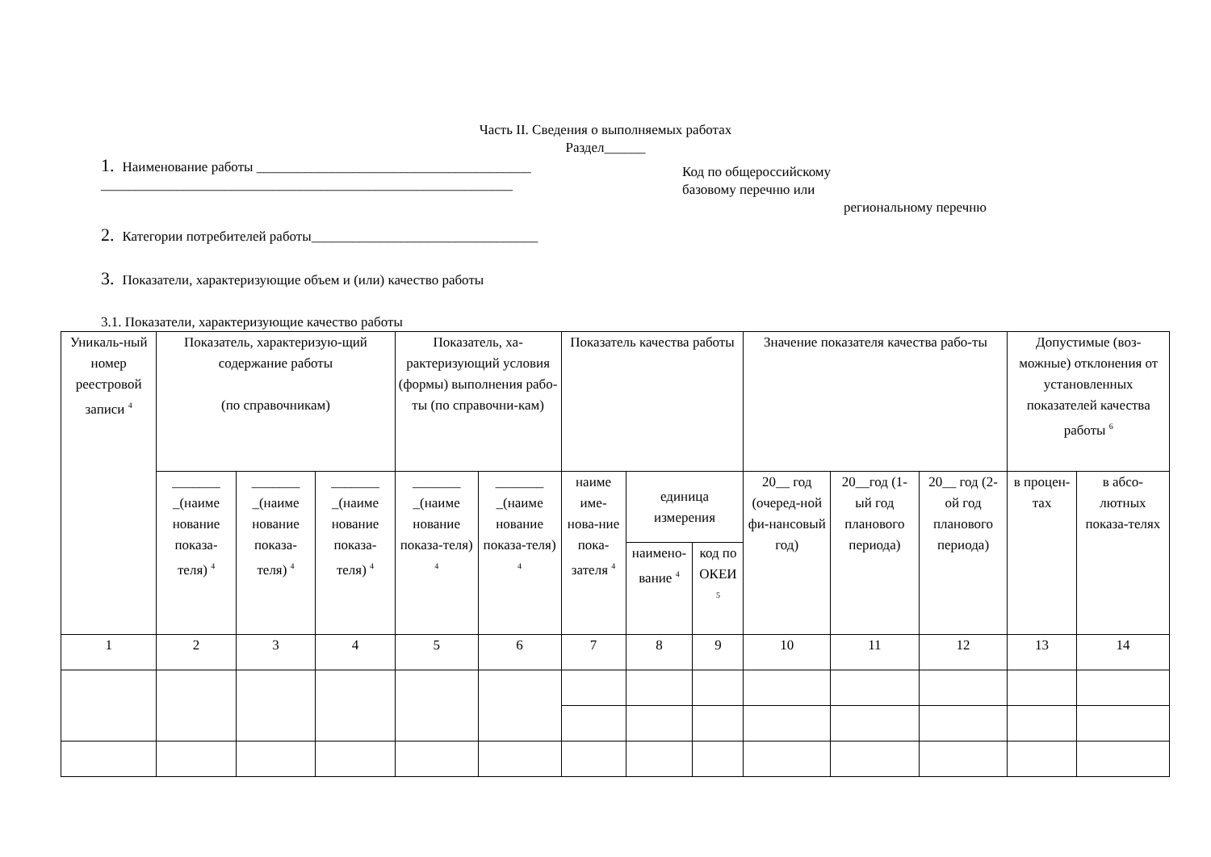Часть II. Сведения о выполняемых работах
Раздел______
1. Наименование работы ________________________________________
____________________________________________________________
Код по общероссийскому
базовому перечню или
региональному перечню
2. Категории потребителей работы_________________________________
3. Показатели, характеризующие объем и (или) качество работы
3.1. Показатели, характеризующие качество работы
| Уникаль-ный номер реестровой записи <sup>4</sup> | Показатель, характеризую-щий содержание работы (по справочникам) | | | Показатель, ха-рактеризующий условия (формы) выполнения рабо-ты (по справочни-кам) | | Показатель качества работы | | | Значение показателя качества рабо-ты | | | Допустимые (воз-можные) отклонения от установленных показателей качества работы <sup>6</sup> | |
| --- | --- | --- | --- | --- | --- | --- | --- | --- | --- | --- | --- | --- | --- |
| | _______ _(наиме нование показа-теля) <sup>4</sup> | _______ _(наиме нование показа-теля) <sup>4</sup> | _______ _(наиме нование показа-теля) <sup>4</sup> | _______ _(наиме нование показа-теля) <sup>4</sup> | _______ _(наиме нование показа-теля) <sup>4</sup> | наиме име-нова-ние пока-зателя <sup>4</sup> | единица измерения | | 20__ год (очеред-ной фи-нансовый год) | 20__год (1-ый год планового периода) | 20__ год (2-ой год планового периода) | в процен-тах | в абсо-лютных показа-телях |
| | | | | | | | наимено-вание <sup>4</sup> | код по ОКЕИ <sup>5</sup> | | | | | |
| 1 | 2 | 3 | 4 | 5 | 6 | 7 | 8 | 9 | 10 | 11 | 12 | 13 | 14 |